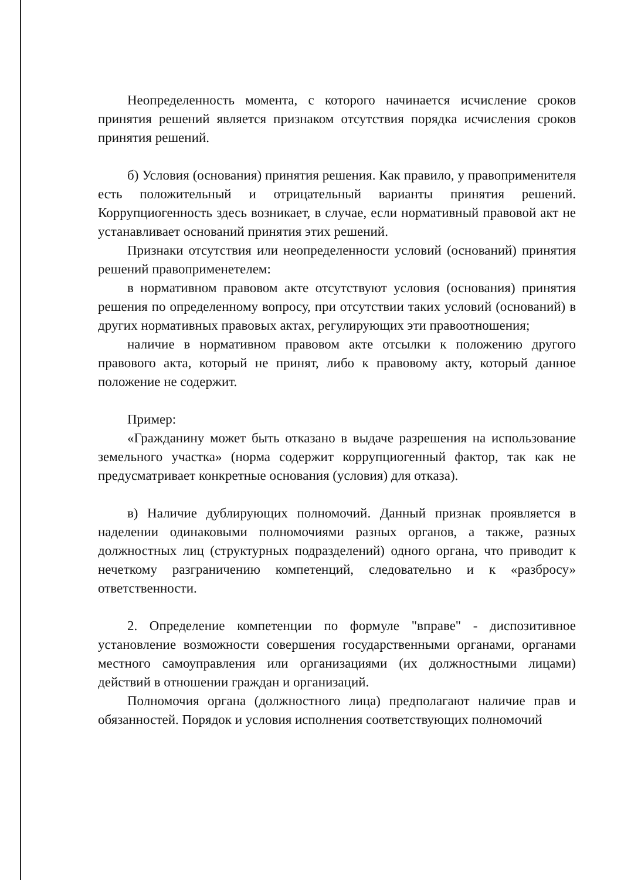Неопределенность момента, с которого начинается исчисление сроков принятия решений является признаком отсутствия порядка исчисления сроков принятия решений.
б) Условия (основания) принятия решения. Как правило, у правоприменителя есть положительный и отрицательный варианты принятия решений. Коррупциогенность здесь возникает, в случае, если нормативный правовой акт не устанавливает оснований принятия этих решений.
Признаки отсутствия или неопределенности условий (оснований) принятия решений правоприменетелем:
в нормативном правовом акте отсутствуют условия (основания) принятия решения по определенному вопросу, при отсутствии таких условий (оснований) в других нормативных правовых актах, регулирующих эти правоотношения;
наличие в нормативном правовом акте отсылки к положению другого правового акта, который не принят, либо к правовому акту, который данное положение не содержит.
Пример:
«Гражданину может быть отказано в выдаче разрешения на использование земельного участка» (норма содержит коррупциогенный фактор, так как не предусматривает конкретные основания (условия) для отказа).
в) Наличие дублирующих полномочий. Данный признак проявляется в наделении одинаковыми полномочиями разных органов, а также, разных должностных лиц (структурных подразделений) одного органа, что приводит к нечеткому разграничению компетенций, следовательно и к «разбросу» ответственности.
2. Определение компетенции по формуле "вправе" - диспозитивное установление возможности совершения государственными органами, органами местного самоуправления или организациями (их должностными лицами) действий в отношении граждан и организаций.
Полномочия органа (должностного лица) предполагают наличие прав и обязанностей. Порядок и условия исполнения соответствующих полномочий